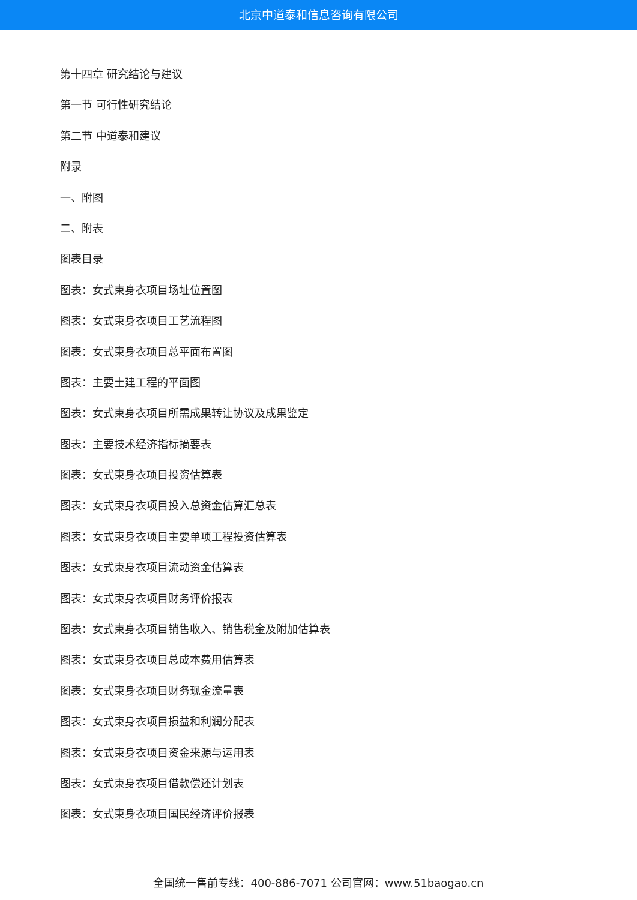北京中道泰和信息咨询有限公司
第十四章 研究结论与建议
第一节 可行性研究结论
第二节 中道泰和建议
附录
一、附图
二、附表
图表目录
图表：女式束身衣项目场址位置图
图表：女式束身衣项目工艺流程图
图表：女式束身衣项目总平面布置图
图表：主要土建工程的平面图
图表：女式束身衣项目所需成果转让协议及成果鉴定
图表：主要技术经济指标摘要表
图表：女式束身衣项目投资估算表
图表：女式束身衣项目投入总资金估算汇总表
图表：女式束身衣项目主要单项工程投资估算表
图表：女式束身衣项目流动资金估算表
图表：女式束身衣项目财务评价报表
图表：女式束身衣项目销售收入、销售税金及附加估算表
图表：女式束身衣项目总成本费用估算表
图表：女式束身衣项目财务现金流量表
图表：女式束身衣项目损益和利润分配表
图表：女式束身衣项目资金来源与运用表
图表：女式束身衣项目借款偿还计划表
图表：女式束身衣项目国民经济评价报表
全国统一售前专线：400-886-7071 公司官网：www.51baogao.cn